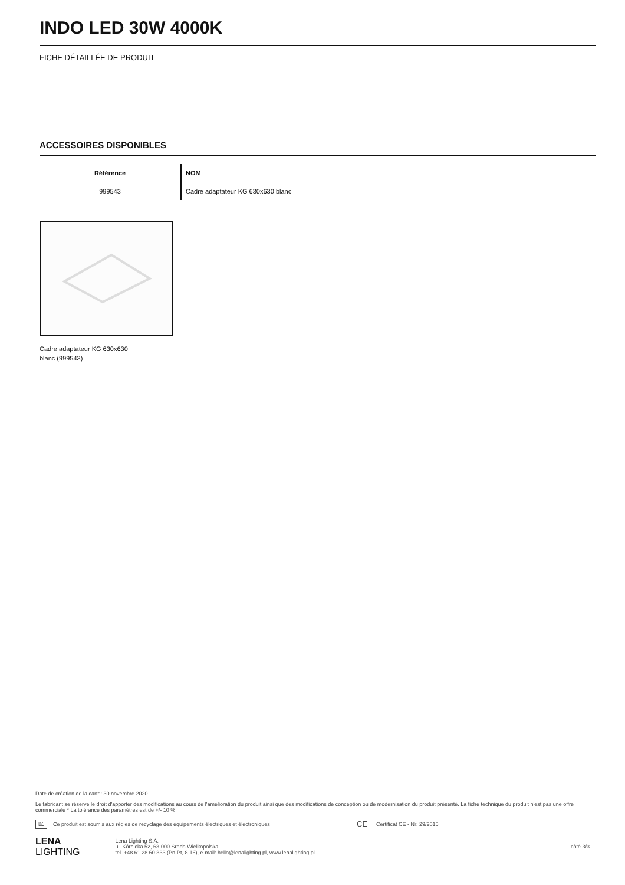INDO LED 30W 4000K
FICHE DÉTAILLÉE DE PRODUIT
ACCESSOIRES DISPONIBLES
| Référence | NOM |
| --- | --- |
| 999543 | Cadre adaptateur KG 630x630 blanc |
Cadre adaptateur KG 630x630
blanc (999543)
Date de création de la carte: 30 novembre 2020
Le fabricant se réserve le droit d'apporter des modifications au cours de l'amélioration du produit ainsi que des modifications de conception ou de modernisation du produit présenté. La fiche technique du produit n'est pas une offre commerciale * La tolérance des paramètres est de +/- 10 %
⌧ Ce produit est soumis aux règles de recyclage des équipements électriques et électroniques CE Certificat CE - Nr: 29/2015
LENA
LIGHTING
Lena Lighting S.A.
ul. Kórnicka 52, 63-000 Środa Wielkopolska
tel. +48 61 28 60 333 (Pn-Pt, 8-16), e-mail: hello@lenalighting.pl, www.lenalighting.pl
côté 3/3